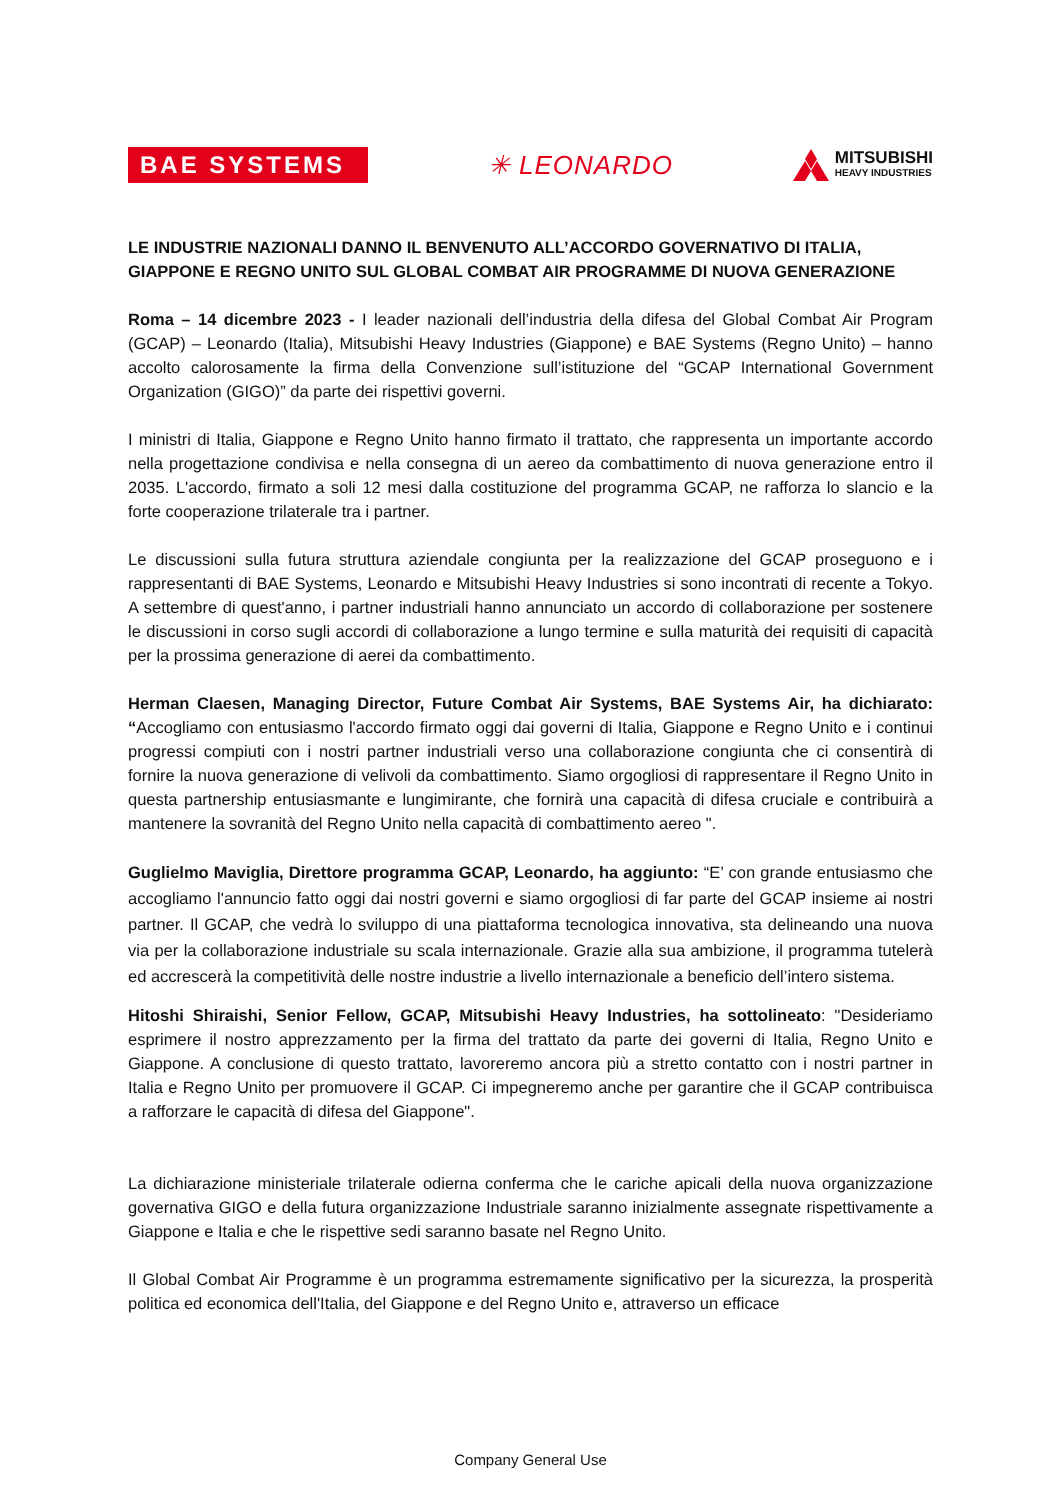BAE SYSTEMS
✳ LEONARDO
MITSUBISHI
HEAVY INDUSTRIES
LE INDUSTRIE NAZIONALI DANNO IL BENVENUTO ALL’ACCORDO GOVERNATIVO DI ITALIA, GIAPPONE E REGNO UNITO SUL GLOBAL COMBAT AIR PROGRAMME DI NUOVA GENERAZIONE
Roma – 14 dicembre 2023 - I leader nazionali dell’industria della difesa del Global Combat Air Program (GCAP) – Leonardo (Italia), Mitsubishi Heavy Industries (Giappone) e BAE Systems (Regno Unito) – hanno accolto calorosamente la firma della Convenzione sull’istituzione del “GCAP International Government Organization (GIGO)” da parte dei rispettivi governi.
I ministri di Italia, Giappone e Regno Unito hanno firmato il trattato, che rappresenta un importante accordo nella progettazione condivisa e nella consegna di un aereo da combattimento di nuova generazione entro il 2035. L'accordo, firmato a soli 12 mesi dalla costituzione del programma GCAP, ne rafforza lo slancio e la forte cooperazione trilaterale tra i partner.
Le discussioni sulla futura struttura aziendale congiunta per la realizzazione del GCAP proseguono e i rappresentanti di BAE Systems, Leonardo e Mitsubishi Heavy Industries si sono incontrati di recente a Tokyo. A settembre di quest'anno, i partner industriali hanno annunciato un accordo di collaborazione per sostenere le discussioni in corso sugli accordi di collaborazione a lungo termine e sulla maturità dei requisiti di capacità per la prossima generazione di aerei da combattimento.
Herman Claesen, Managing Director, Future Combat Air Systems, BAE Systems Air, ha dichiarato: “Accogliamo con entusiasmo l'accordo firmato oggi dai governi di Italia, Giappone e Regno Unito e i continui progressi compiuti con i nostri partner industriali verso una collaborazione congiunta che ci consentirà di fornire la nuova generazione di velivoli da combattimento. Siamo orgogliosi di rappresentare il Regno Unito in questa partnership entusiasmante e lungimirante, che fornirà una capacità di difesa cruciale e contribuirà a mantenere la sovranità del Regno Unito nella capacità di combattimento aereo ".
Guglielmo Maviglia, Direttore programma GCAP, Leonardo, ha aggiunto: “E’ con grande entusiasmo che accogliamo l'annuncio fatto oggi dai nostri governi e siamo orgogliosi di far parte del GCAP insieme ai nostri partner. Il GCAP, che vedrà lo sviluppo di una piattaforma tecnologica innovativa, sta delineando una nuova via per la collaborazione industriale su scala internazionale. Grazie alla sua ambizione, il programma tutelerà ed accrescerà la competitività delle nostre industrie a livello internazionale a beneficio dell’intero sistema.
Hitoshi Shiraishi, Senior Fellow, GCAP, Mitsubishi Heavy Industries, ha sottolineato: "Desideriamo esprimere il nostro apprezzamento per la firma del trattato da parte dei governi di Italia, Regno Unito e Giappone. A conclusione di questo trattato, lavoreremo ancora più a stretto contatto con i nostri partner in Italia e Regno Unito per promuovere il GCAP. Ci impegneremo anche per garantire che il GCAP contribuisca a rafforzare le capacità di difesa del Giappone".
La dichiarazione ministeriale trilaterale odierna conferma che le cariche apicali della nuova organizzazione governativa GIGO e della futura organizzazione Industriale saranno inizialmente assegnate rispettivamente a Giappone e Italia e che le rispettive sedi saranno basate nel Regno Unito.
Il Global Combat Air Programme è un programma estremamente significativo per la sicurezza, la prosperità politica ed economica dell'Italia, del Giappone e del Regno Unito e, attraverso un efficace
Company General Use